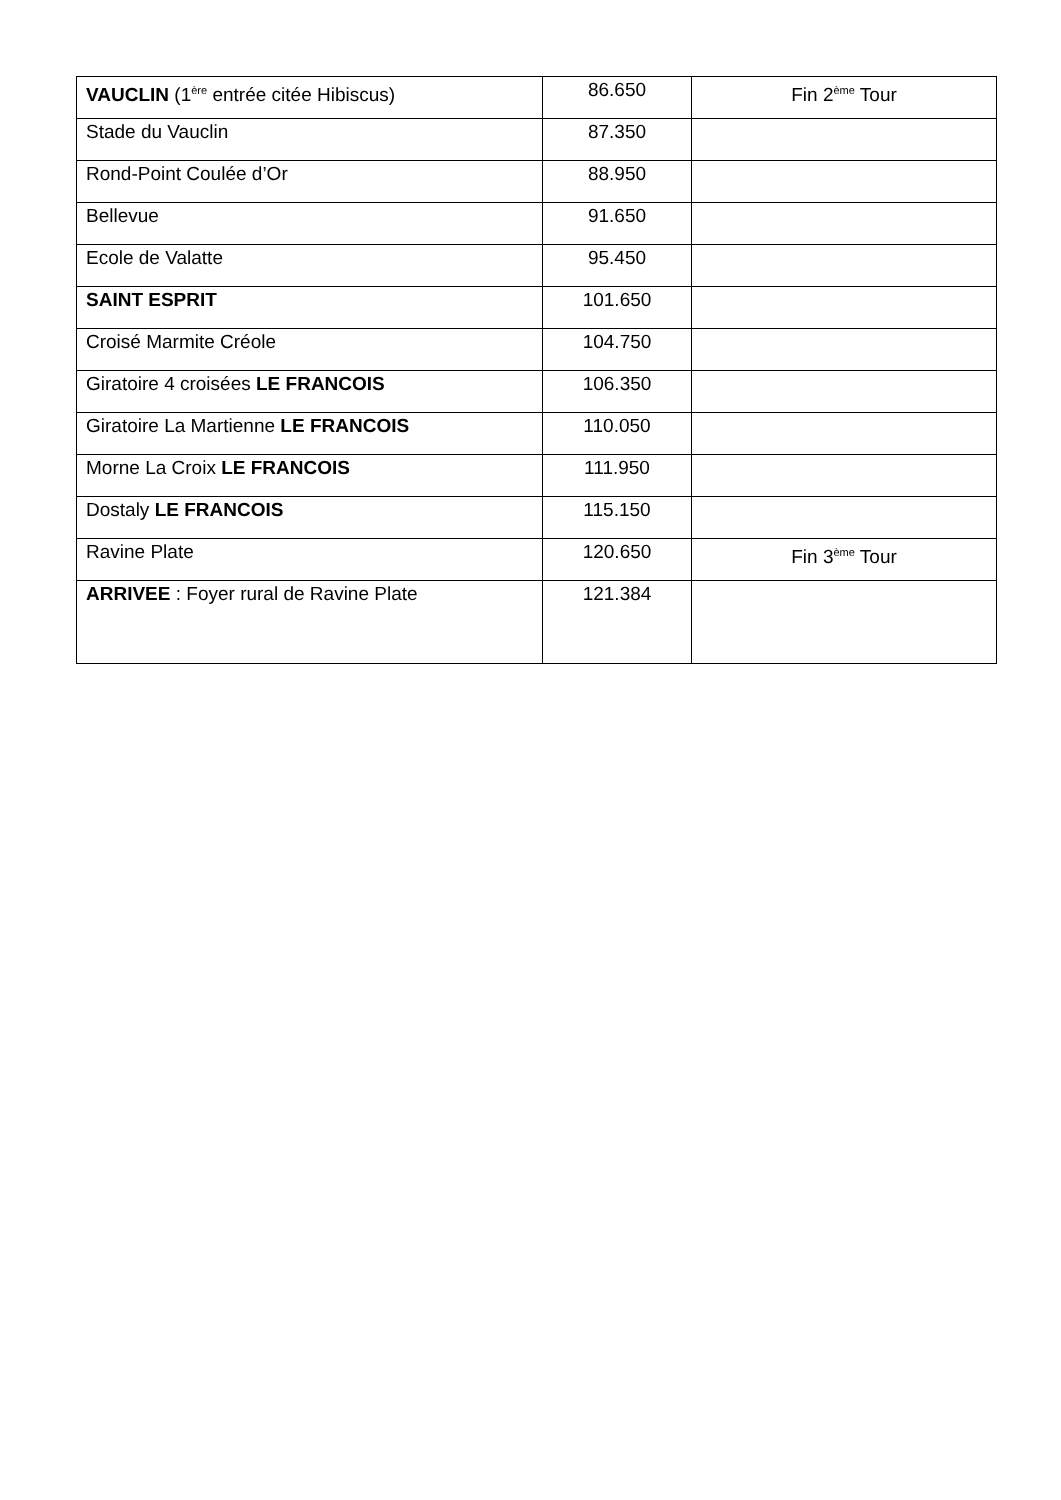| VAUCLIN (1<sup>ère</sup> entrée citée Hibiscus) | 86.650 | Fin 2<sup>ème</sup> Tour |
| Stade du Vauclin | 87.350 | |
| Rond-Point Coulée d’Or | 88.950 | |
| Bellevue | 91.650 | |
| Ecole de Valatte | 95.450 | |
| SAINT ESPRIT | 101.650 | |
| Croisé Marmite Créole | 104.750 | |
| Giratoire 4 croisées LE FRANCOIS | 106.350 | |
| Giratoire La Martienne LE FRANCOIS | 110.050 | |
| Morne La Croix LE FRANCOIS | 111.950 | |
| Dostaly LE FRANCOIS | 115.150 | |
| Ravine Plate | 120.650 | Fin 3<sup>ème</sup> Tour |
| ARRIVEE : Foyer rural de Ravine Plate | 121.384 | |